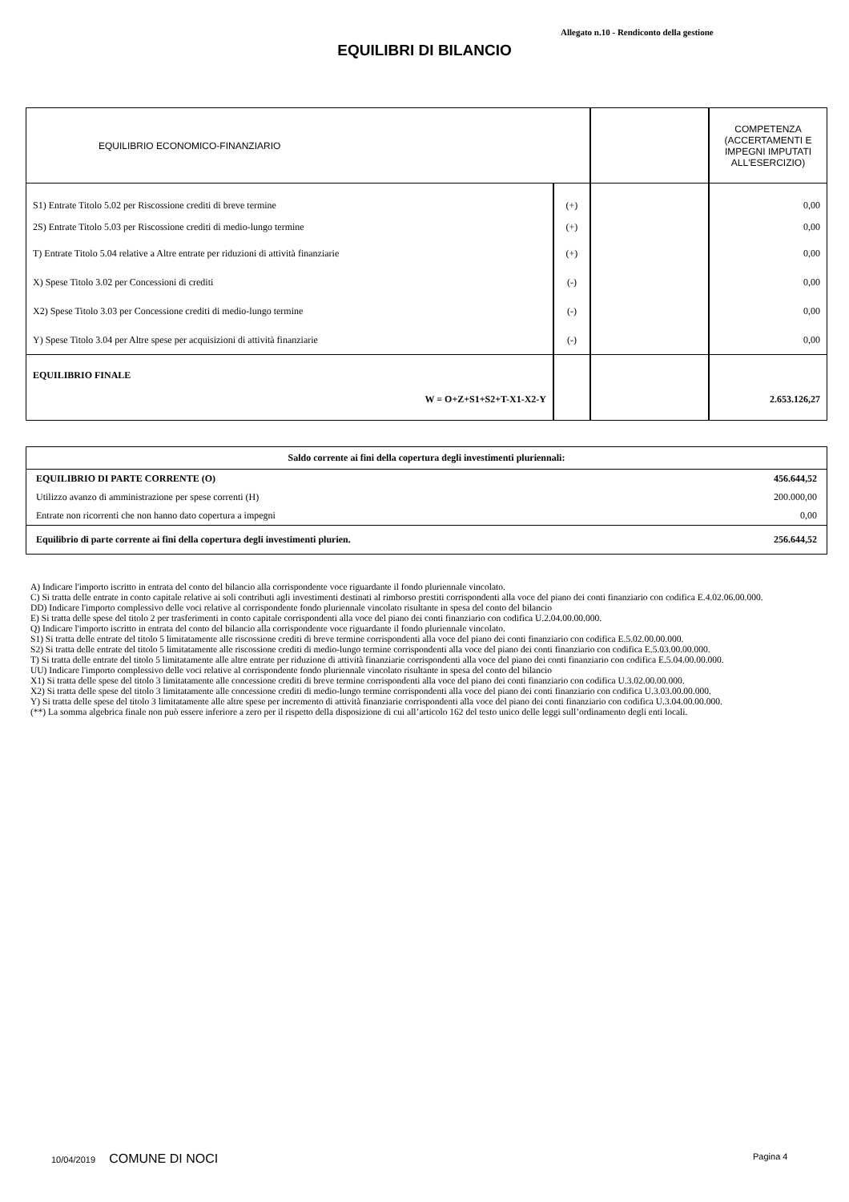Allegato n.10 - Rendiconto della gestione
EQUILIBRI DI BILANCIO
| EQUILIBRIO ECONOMICO-FINANZIARIO | | | COMPETENZA (ACCERTAMENTI E IMPEGNI IMPUTATI ALL'ESERCIZIO) |
| S1) Entrate Titolo 5.02 per Riscossione crediti di breve termine | (+) | | 0,00 |
| 2S) Entrate Titolo 5.03 per Riscossione crediti di medio-lungo termine | (+) | | 0,00 |
| T) Entrate Titolo 5.04 relative a Altre entrate per riduzioni di attività finanziarie | (+) | | 0,00 |
| X) Spese Titolo 3.02 per Concessioni di crediti | (-) | | 0,00 |
| X2) Spese Titolo 3.03 per Concessione crediti di medio-lungo termine | (-) | | 0,00 |
| Y) Spese Titolo 3.04 per Altre spese per acquisizioni di attività finanziarie | (-) | | 0,00 |
| EQUILIBRIO FINALE W = O+Z+S1+S2+T-X1-X2-Y | | | 2.653.126,27 |
| Saldo corrente ai fini della copertura degli investimenti pluriennali: | |
| EQUILIBRIO DI PARTE CORRENTE (O) | 456.644,52 |
| Utilizzo avanzo di amministrazione per spese correnti (H) | 200.000,00 |
| Entrate non ricorrenti che non hanno dato copertura a impegni | 0,00 |
| Equilibrio di parte corrente ai fini della copertura degli investimenti plurien. | 256.644,52 |
A) Indicare l'importo iscritto in entrata del conto del bilancio alla corrispondente voce riguardante il fondo pluriennale vincolato.
C) Si tratta delle entrate in conto capitale relative ai soli contributi agli investimenti destinati al rimborso prestiti corrispondenti alla voce del piano dei conti finanziario con codifica E.4.02.06.00.000.
DD) Indicare l'importo complessivo delle voci relative al corrispondente fondo pluriennale vincolato risultante in spesa del conto del bilancio
E) Si tratta delle spese del titolo 2 per trasferimenti in conto capitale corrispondenti alla voce del piano dei conti finanziario con codifica U.2.04.00.00.000.
Q) Indicare l'importo iscritto in entrata del conto del bilancio alla corrispondente voce riguardante il fondo pluriennale vincolato.
S1) Si tratta delle entrate del titolo 5 limitatamente alle riscossione crediti di breve termine corrispondenti alla voce del piano dei conti finanziario con codifica E.5.02.00.00.000.
S2) Si tratta delle entrate del titolo 5 limitatamente alle riscossione crediti di medio-lungo termine corrispondenti alla voce del piano dei conti finanziario con codifica E.5.03.00.00.000.
T) Si tratta delle entrate del titolo 5 limitatamente alle altre entrate per riduzione di attività finanziarie corrispondenti alla voce del piano dei conti finanziario con codifica E.5.04.00.00.000.
UU) Indicare l'importo complessivo delle voci relative al corrispondente fondo pluriennale vincolato risultante in spesa del conto del bilancio
X1) Si tratta delle spese del titolo 3 limitatamente alle concessione crediti di breve termine corrispondenti alla voce del piano dei conti finanziario con codifica U.3.02.00.00.000.
X2) Si tratta delle spese del titolo 3 limitatamente alle concessione crediti di medio-lungo termine corrispondenti alla voce del piano dei conti finanziario con codifica U.3.03.00.00.000.
Y) Si tratta delle spese del titolo 3 limitatamente alle altre spese per incremento di attività finanziarie corrispondenti alla voce del piano dei conti finanziario con codifica U.3.04.00.00.000.
(**) La somma algebrica finale non può essere inferiore a zero per il rispetto della disposizione di cui all’articolo 162 del testo unico delle leggi sull’ordinamento degli enti locali.
10/04/2019 COMUNE DI NOCI Pagina 4